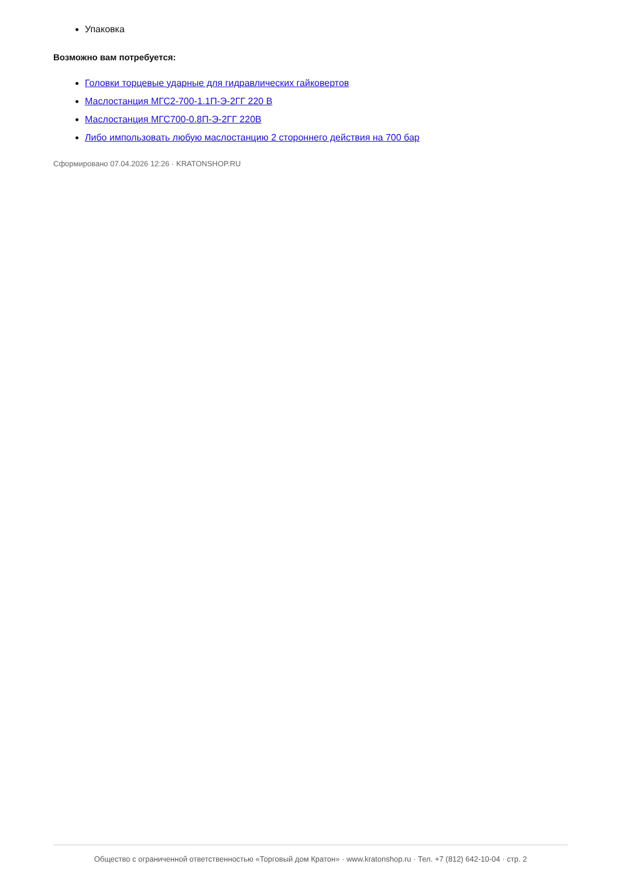Упаковка
Возможно вам потребуется:
Головки торцевые ударные для гидравлических гайковертов
Маслостанция МГС2-700-1.1П-Э-2ГГ 220 В
Маслостанция МГС700-0.8П-Э-2ГГ 220В
Либо импользовать любую маслостанцию 2 стороннего действия на 700 бар
Сформировано 07.04.2026 12:26 · KRATONSHOP.RU
Общество с ограниченной ответственностью «Торговый дом Кратон» · www.kratonshop.ru · Тел. +7 (812) 642-10-04 · стр. 2